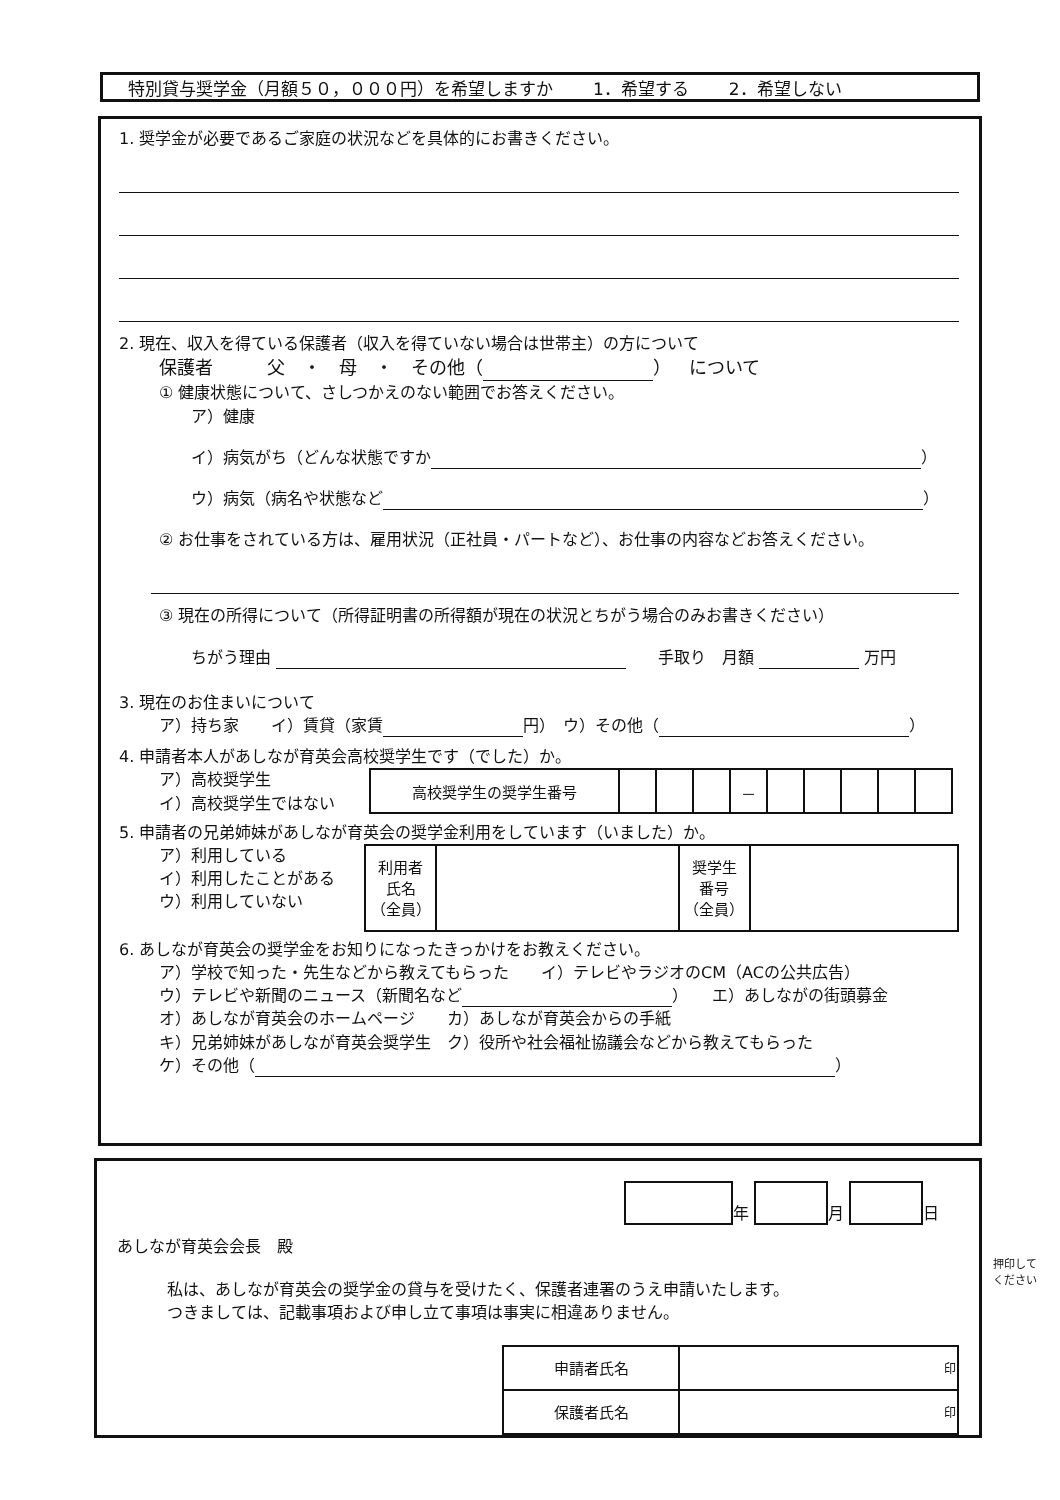特別貸与奨学金（月額５０，０００円）を希望しますか 1．希望する 2．希望しない
1. 奨学金が必要であるご家庭の状況などを具体的にお書きください。
2. 現在、収入を得ている保護者（収入を得ていない場合は世帯主）の方について
保護者　　　父　・　母　・　その他（ ）　について
① 健康状態について、さしつかえのない範囲でお答えください。
ア）健康
イ）病気がち（どんな状態ですか ）
ウ）病気（病名や状態など ）
② お仕事をされている方は、雇用状況（正社員・パートなど）、お仕事の内容などお答えください。
③ 現在の所得について（所得証明書の所得額が現在の状況とちがう場合のみお書きください）
ちがう理由 　　手取り　月額 万円
3. 現在のお住まいについて
ア）持ち家　　イ）賃貸（家賃 円）　ウ）その他（ ）
4. 申請者本人があしなが育英会高校奨学生です（でした）か。
ア）高校奨学生
イ）高校奨学生ではない
| 高校奨学生の奨学生番号 | | | | － | | | | | |
5. 申請者の兄弟姉妹があしなが育英会の奨学金利用をしています（いました）か。
ア）利用している
イ）利用したことがある
ウ）利用していない
| 利用者 氏名 （全員） | | 奨学生 番号 （全員） | |
6. あしなが育英会の奨学金をお知りになったきっかけをお教えください。
ア）学校で知った・先生などから教えてもらった　　イ）テレビやラジオのCM（ACの公共広告）
ウ）テレビや新聞のニュース（新聞名など ）　　エ）あしながの街頭募金
オ）あしなが育英会のホームページ　　カ）あしなが育英会からの手紙
キ）兄弟姉妹があしなが育英会奨学生　ク）役所や社会福祉協議会などから教えてもらった
ケ）その他（ ）
年 月 日
あしなが育英会会長　殿
私は、あしなが育英会の奨学金の貸与を受けたく、保護者連署のうえ申請いたします。
つきましては、記載事項および申し立て事項は事実に相違ありません。
| 申請者氏名 | 印 |
| 保護者氏名 | 印 |
押印して
ください